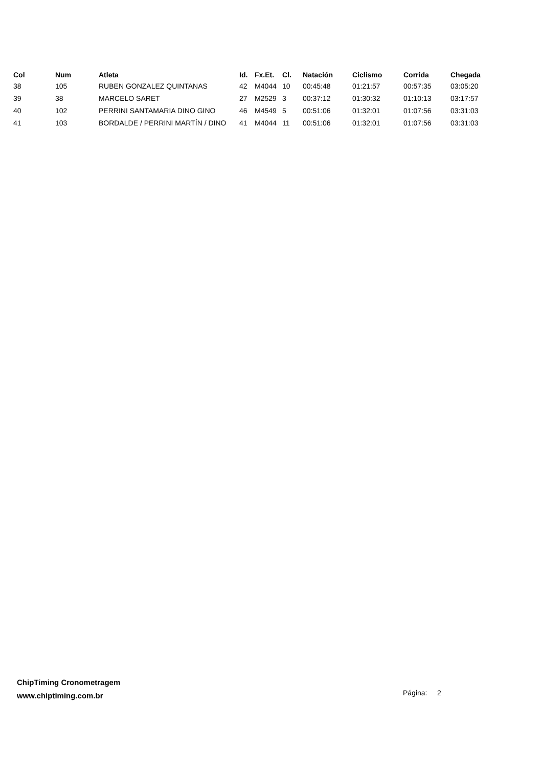| Col | Num | Atleta | Id. | Fx.Et. | Cl. | Natación | Ciclismo | Corrida | Chegada |
| --- | --- | --- | --- | --- | --- | --- | --- | --- | --- |
| 38 | 105 | RUBEN GONZALEZ QUINTANAS | 42 | M4044 | 10 | 00:45:48 | 01:21:57 | 00:57:35 | 03:05:20 |
| 39 | 38 | MARCELO SARET | 27 | M2529 | 3 | 00:37:12 | 01:30:32 | 01:10:13 | 03:17:57 |
| 40 | 102 | PERRINI SANTAMARIA DINO GINO | 46 | M4549 | 5 | 00:51:06 | 01:32:01 | 01:07:56 | 03:31:03 |
| 41 | 103 | BORDALDE / PERRINI MARTÍN / DINO | 41 | M4044 | 11 | 00:51:06 | 01:32:01 | 01:07:56 | 03:31:03 |
ChipTiming Cronometragem
www.chiptiming.com.br
Página: 2